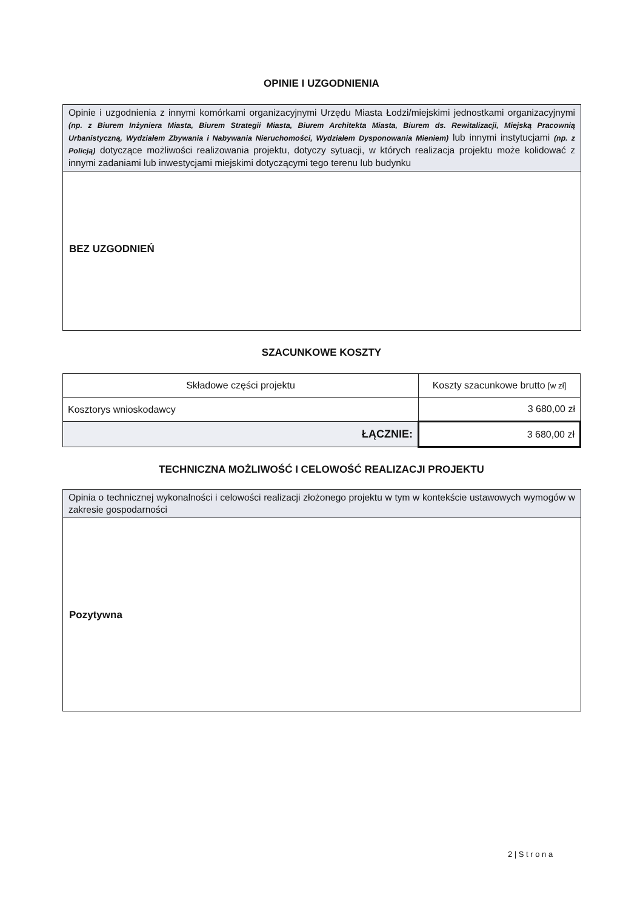OPINIE I UZGODNIENIA
Opinie i uzgodnienia z innymi komórkami organizacyjnymi Urzędu Miasta Łodzi/miejskimi jednostkami organizacyjnymi (np. z Biurem Inżyniera Miasta, Biurem Strategii Miasta, Biurem Architekta Miasta, Biurem ds. Rewitalizacji, Miejską Pracownią Urbanistyczną, Wydziałem Zbywania i Nabywania Nieruchomości, Wydziałem Dysponowania Mieniem) lub innymi instytucjami (np. z Policją) dotyczące możliwości realizowania projektu, dotyczy sytuacji, w których realizacja projektu może kolidować z innymi zadaniami lub inwestycjami miejskimi dotyczącymi tego terenu lub budynku
BEZ UZGODNIEŃ
SZACUNKOWE KOSZTY
| Składowe części projektu | Koszty szacunkowe brutto [w zł] |
| --- | --- |
| Kosztorys wnioskodawcy | 3 680,00 zł |
| ŁĄCZNIE: | 3 680,00 zł |
TECHNICZNA MOŻLIWOŚĆ I CELOWOŚĆ REALIZACJI PROJEKTU
Opinia o technicznej wykonalności i celowości realizacji złożonego projektu w tym w kontekście ustawowych wymogów w zakresie gospodarności
Pozytywna
2 | S t r o n a